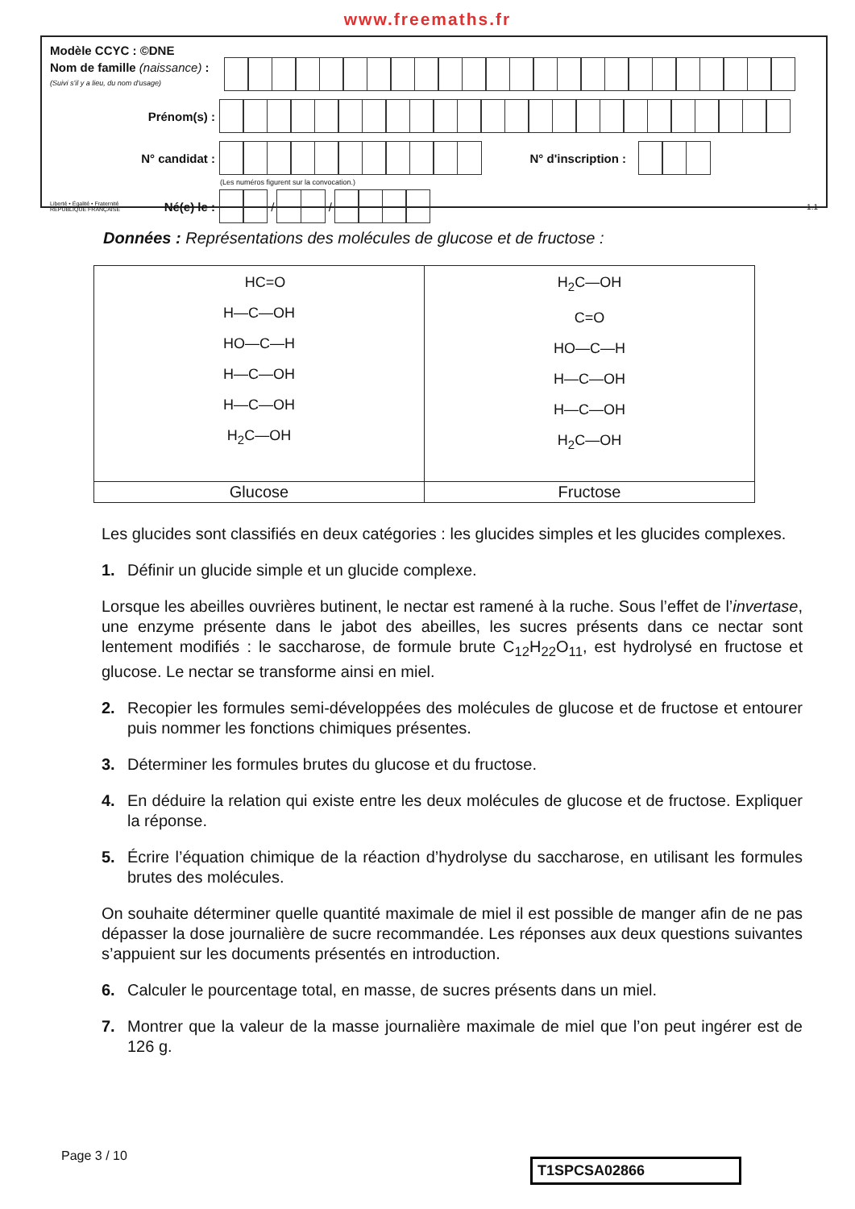www.freemaths.fr
Modèle CCYC : ©DNE
Nom de famille (naissance) :
(Suivi s'il y a lieu, du nom d'usage)
Prénom(s) :
N° candidat : N° d'inscription :
(Les numéros figurent sur la convocation.)
Liberté • Égalité • Fraternité
RÉPUBLIQUE FRANÇAISE
Né(e) le :
/
/
1.1
Données : Représentations des molécules de glucose et de fructose :
| HC=O H—C—OH HO—C—H H—C—OH H—C—OH H<sub>2</sub>C—OH | H<sub>2</sub>C—OH C=O HO—C—H H—C—OH H—C—OH H<sub>2</sub>C—OH |
| Glucose | Fructose |
Les glucides sont classifiés en deux catégories : les glucides simples et les glucides complexes.
1. Définir un glucide simple et un glucide complexe.
Lorsque les abeilles ouvrières butinent, le nectar est ramené à la ruche. Sous l’effet de l’invertase, une enzyme présente dans le jabot des abeilles, les sucres présents dans ce nectar sont lentement modifiés : le saccharose, de formule brute C<sub>12</sub>H<sub>22</sub>O<sub>11</sub>, est hydrolysé en fructose et glucose. Le nectar se transforme ainsi en miel.
2. Recopier les formules semi-développées des molécules de glucose et de fructose et entourer puis nommer les fonctions chimiques présentes.
3. Déterminer les formules brutes du glucose et du fructose.
4. En déduire la relation qui existe entre les deux molécules de glucose et de fructose. Expliquer la réponse.
5. Écrire l’équation chimique de la réaction d’hydrolyse du saccharose, en utilisant les formules brutes des molécules.
On souhaite déterminer quelle quantité maximale de miel il est possible de manger afin de ne pas dépasser la dose journalière de sucre recommandée. Les réponses aux deux questions suivantes s’appuient sur les documents présentés en introduction.
6. Calculer le pourcentage total, en masse, de sucres présents dans un miel.
7. Montrer que la valeur de la masse journalière maximale de miel que l’on peut ingérer est de 126 g.
Page 3 / 10
T1SPCSA02866